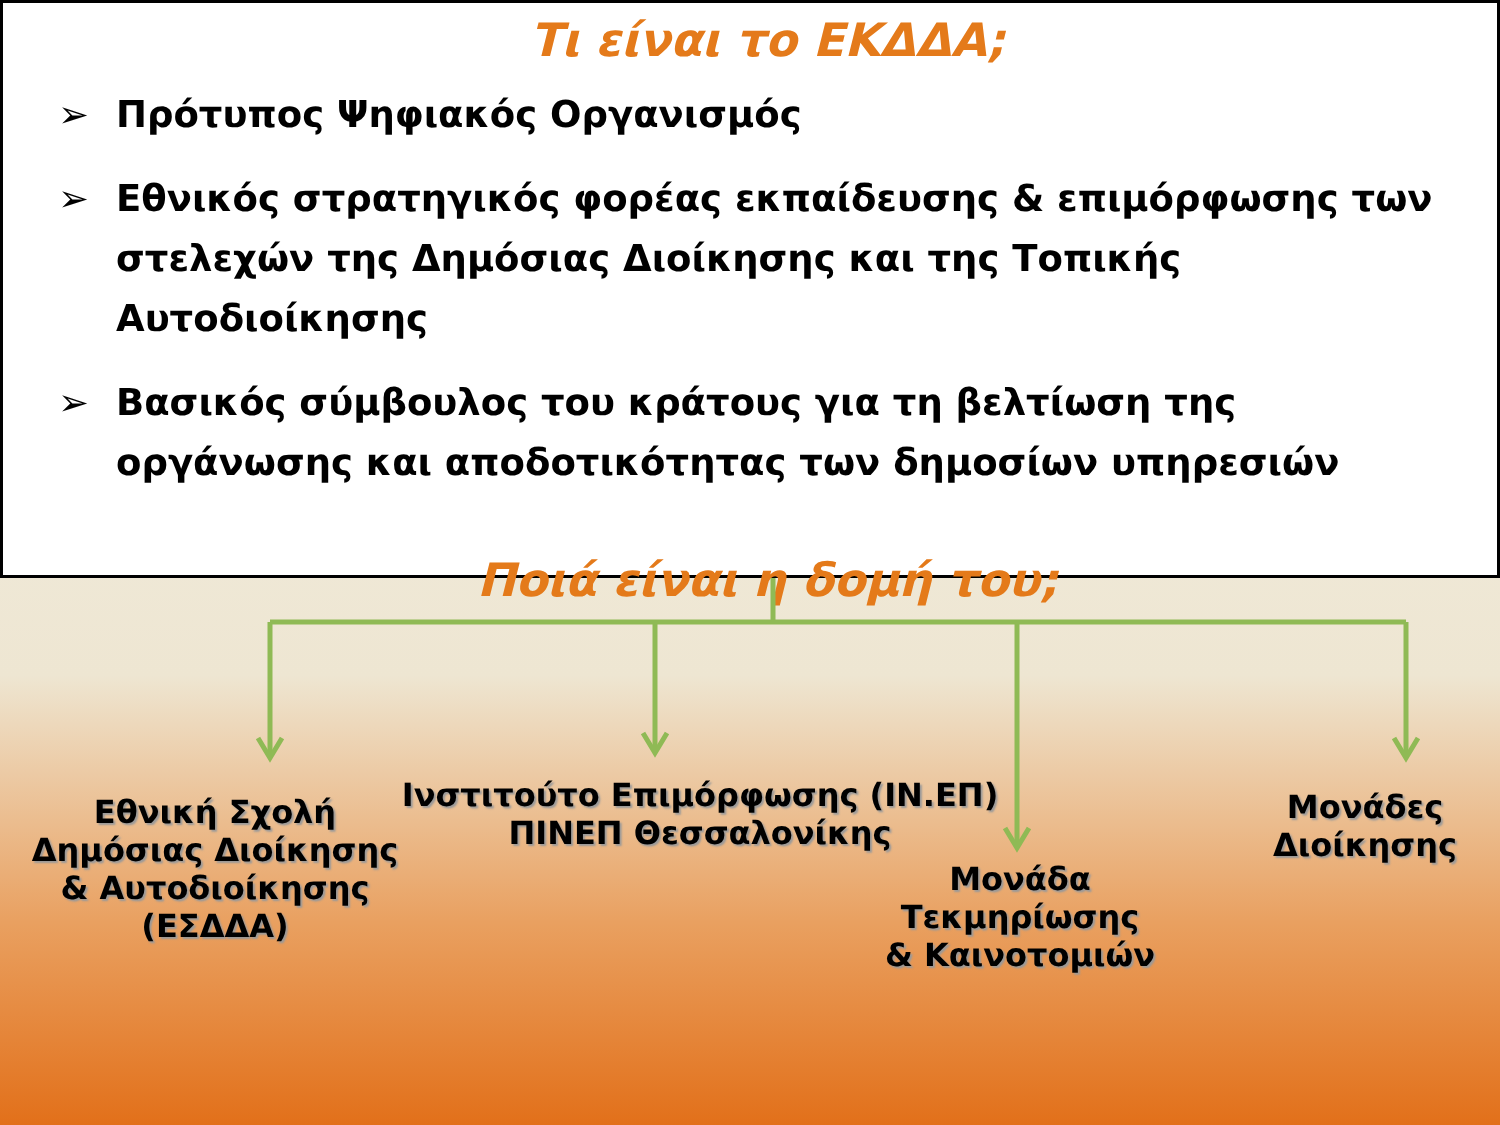Τι είναι το ΕΚΔΔΑ;
➢ Πρότυπος Ψηφιακός Οργανισμός
➢ Εθνικός στρατηγικός φορέας εκπαίδευσης & επιμόρφωσης των στελεχών της Δημόσιας Διοίκησης και της Τοπικής Αυτοδιοίκησης
➢ Βασικός σύμβουλος του κράτους για τη βελτίωση της οργάνωσης και αποδοτικότητας των δημοσίων υπηρεσιών
Ποιά είναι η δομή του;
Εθνική Σχολή
Δημόσιας Διοίκησης
& Αυτοδιοίκησης
(ΕΣΔΔΑ)
Ινστιτούτο Επιμόρφωσης (ΙΝ.ΕΠ)
ΠΙΝΕΠ Θεσσαλονίκης
Μονάδα
Τεκμηρίωσης
& Καινοτομιών
Μονάδες
Διοίκησης